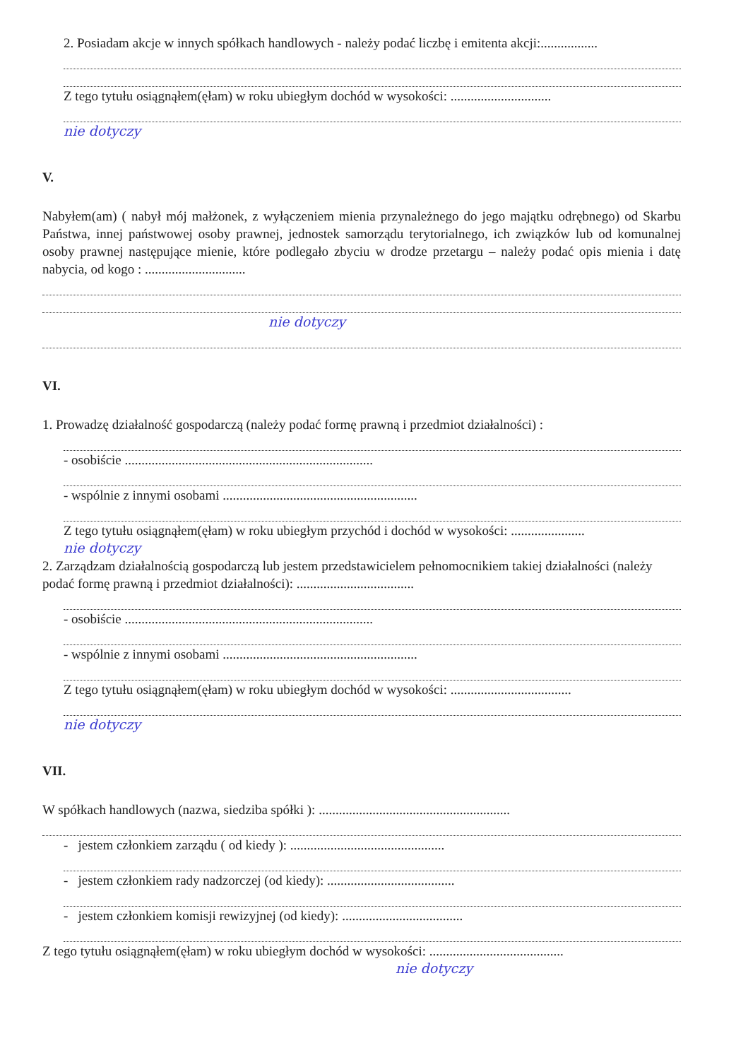2. Posiadam akcje w innych spółkach handlowych - należy podać liczbę i emitenta akcji:.................
Z tego tytułu osiągnąłem(ęłam) w roku ubiegłym dochód w wysokości: ..............................
nie dotyczy
V.
Nabyłem(am) ( nabył mój małżonek, z wyłączeniem mienia przynależnego do jego majątku odrębnego) od Skarbu Państwa, innej państwowej osoby prawnej, jednostek samorządu terytorialnego, ich związków lub od komunalnej osoby prawnej następujące mienie, które podlegało zbyciu w drodze przetargu – należy podać opis mienia i datę nabycia, od kogo : ..............................
nie dotyczy
VI.
1. Prowadzę działalność gospodarczą (należy podać formę prawną i przedmiot działalności) :
- osobiście ..........................................................................
- wspólnie z innymi osobami ..........................................................
Z tego tytułu osiągnąłem(ęłam) w roku ubiegłym przychód i dochód w wysokości: ......................
nie dotyczy
2. Zarządzam działalnością gospodarczą lub jestem przedstawicielem pełnomocnikiem takiej działalności (należy podać formę prawną i przedmiot działalności): ...................................
- osobiście ..........................................................................
- wspólnie z innymi osobami ..........................................................
Z tego tytułu osiągnąłem(ęłam) w roku ubiegłym dochód w wysokości: ....................................
nie dotyczy
VII.
W spółkach handlowych (nazwa, siedziba spółki ): .........................................................
- jestem członkiem zarządu ( od kiedy ): ..............................................
- jestem członkiem rady nadzorczej (od kiedy): ......................................
- jestem członkiem komisji rewizyjnej (od kiedy): ....................................
Z tego tytułu osiągnąłem(ęłam) w roku ubiegłym dochód w wysokości: ........................................
nie dotyczy